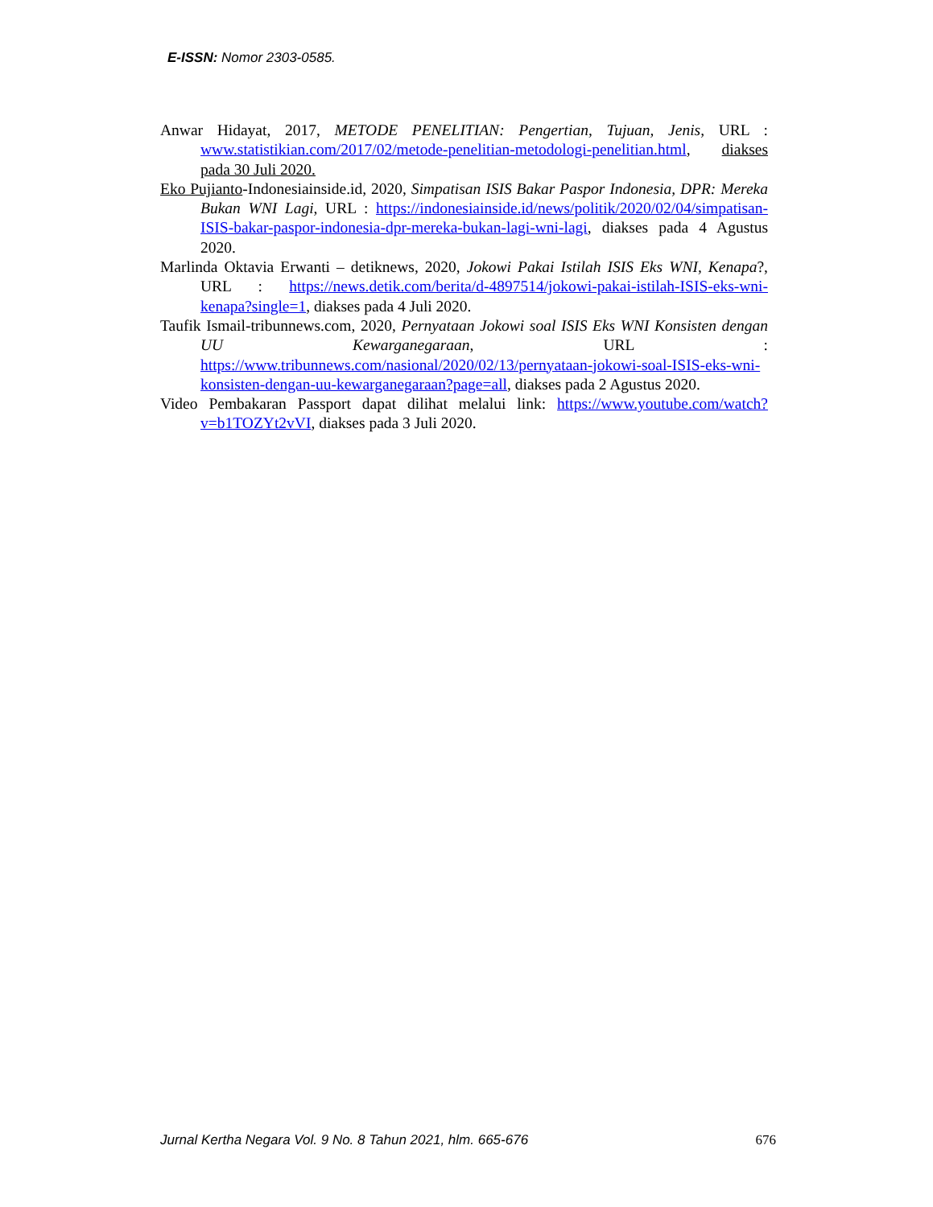E-ISSN: Nomor 2303-0585.
Anwar Hidayat, 2017, METODE PENELITIAN: Pengertian, Tujuan, Jenis, URL : www.statistikian.com/2017/02/metode-penelitian-metodologi-penelitian.html, diakses pada 30 Juli 2020.
Eko Pujianto-Indonesiainside.id, 2020, Simpatisan ISIS Bakar Paspor Indonesia, DPR: Mereka Bukan WNI Lagi, URL : https://indonesiainside.id/news/politik/2020/02/04/simpatisan-ISIS-bakar-paspor-indonesia-dpr-mereka-bukan-lagi-wni-lagi, diakses pada 4 Agustus 2020.
Marlinda Oktavia Erwanti – detiknews, 2020, Jokowi Pakai Istilah ISIS Eks WNI, Kenapa?, URL : https://news.detik.com/berita/d-4897514/jokowi-pakai-istilah-ISIS-eks-wni-kenapa?single=1, diakses pada 4 Juli 2020.
Taufik Ismail-tribunnews.com, 2020, Pernyataan Jokowi soal ISIS Eks WNI Konsisten dengan UU Kewarganegaraan, URL : https://www.tribunnews.com/nasional/2020/02/13/pernyataan-jokowi-soal-ISIS-eks-wni-konsisten-dengan-uu-kewarganegaraan?page=all, diakses pada 2 Agustus 2020.
Video Pembakaran Passport dapat dilihat melalui link: https://www.youtube.com/watch?v=b1TOZYt2vVI, diakses pada 3 Juli 2020.
Jurnal Kertha Negara Vol. 9 No. 8 Tahun 2021, hlm. 665-676 676